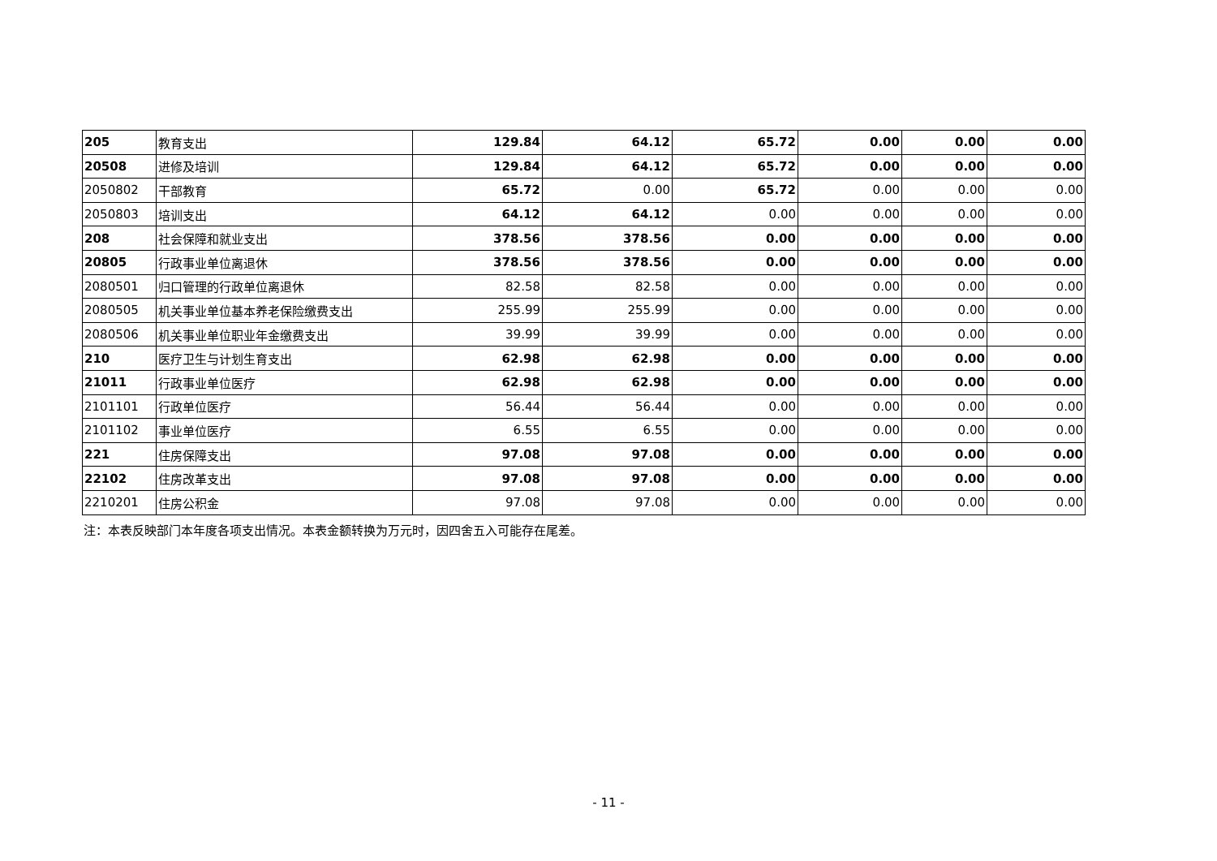| 205 | 教育支出 | 129.84 | 64.12 | 65.72 | 0.00 | 0.00 | 0.00 |
| 20508 | 进修及培训 | 129.84 | 64.12 | 65.72 | 0.00 | 0.00 | 0.00 |
| 2050802 | 干部教育 | 65.72 | 0.00 | 65.72 | 0.00 | 0.00 | 0.00 |
| 2050803 | 培训支出 | 64.12 | 64.12 | 0.00 | 0.00 | 0.00 | 0.00 |
| 208 | 社会保障和就业支出 | 378.56 | 378.56 | 0.00 | 0.00 | 0.00 | 0.00 |
| 20805 | 行政事业单位离退休 | 378.56 | 378.56 | 0.00 | 0.00 | 0.00 | 0.00 |
| 2080501 | 归口管理的行政单位离退休 | 82.58 | 82.58 | 0.00 | 0.00 | 0.00 | 0.00 |
| 2080505 | 机关事业单位基本养老保险缴费支出 | 255.99 | 255.99 | 0.00 | 0.00 | 0.00 | 0.00 |
| 2080506 | 机关事业单位职业年金缴费支出 | 39.99 | 39.99 | 0.00 | 0.00 | 0.00 | 0.00 |
| 210 | 医疗卫生与计划生育支出 | 62.98 | 62.98 | 0.00 | 0.00 | 0.00 | 0.00 |
| 21011 | 行政事业单位医疗 | 62.98 | 62.98 | 0.00 | 0.00 | 0.00 | 0.00 |
| 2101101 | 行政单位医疗 | 56.44 | 56.44 | 0.00 | 0.00 | 0.00 | 0.00 |
| 2101102 | 事业单位医疗 | 6.55 | 6.55 | 0.00 | 0.00 | 0.00 | 0.00 |
| 221 | 住房保障支出 | 97.08 | 97.08 | 0.00 | 0.00 | 0.00 | 0.00 |
| 22102 | 住房改革支出 | 97.08 | 97.08 | 0.00 | 0.00 | 0.00 | 0.00 |
| 2210201 | 住房公积金 | 97.08 | 97.08 | 0.00 | 0.00 | 0.00 | 0.00 |
注：本表反映部门本年度各项支出情况。本表金额转换为万元时，因四舍五入可能存在尾差。
- 11 -